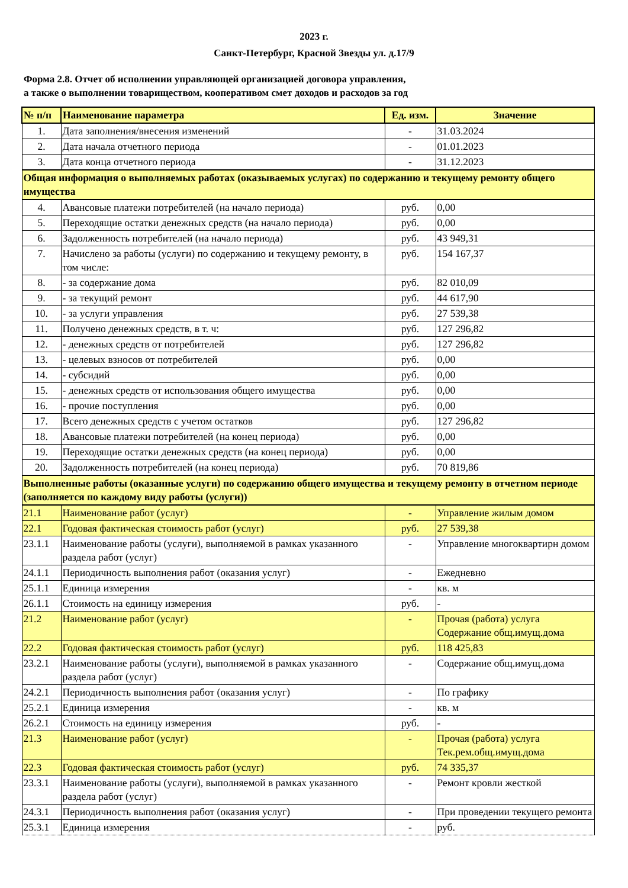2023 г.
Санкт-Петербург, Красной Звезды ул. д.17/9
Форма 2.8. Отчет об исполнении управляющей организацией договора управления,
а также о выполнении товариществом, кооперативом смет доходов и расходов за год
| № п/п | Наименование параметра | Ед. изм. | Значение |
| --- | --- | --- | --- |
| 1. | Дата заполнения/внесения изменений | - | 31.03.2024 |
| 2. | Дата начала отчетного периода | - | 01.01.2023 |
| 3. | Дата конца отчетного периода | - | 31.12.2023 |
| Общая информация о выполняемых работах (оказываемых услугах) по содержанию и текущему ремонту общего имущества | | | |
| 4. | Авансовые платежи потребителей (на начало периода) | руб. | 0,00 |
| 5. | Переходящие остатки денежных средств (на начало периода) | руб. | 0,00 |
| 6. | Задолженность потребителей (на начало периода) | руб. | 43 949,31 |
| 7. | Начислено за работы (услуги) по содержанию и текущему ремонту, в том числе: | руб. | 154 167,37 |
| 8. | - за содержание дома | руб. | 82 010,09 |
| 9. | - за текущий ремонт | руб. | 44 617,90 |
| 10. | - за услуги управления | руб. | 27 539,38 |
| 11. | Получено денежных средств, в т. ч: | руб. | 127 296,82 |
| 12. | - денежных средств от потребителей | руб. | 127 296,82 |
| 13. | - целевых взносов от потребителей | руб. | 0,00 |
| 14. | - субсидий | руб. | 0,00 |
| 15. | - денежных средств от использования общего имущества | руб. | 0,00 |
| 16. | - прочие поступления | руб. | 0,00 |
| 17. | Всего денежных средств с учетом остатков | руб. | 127 296,82 |
| 18. | Авансовые платежи потребителей (на конец периода) | руб. | 0,00 |
| 19. | Переходящие остатки денежных средств (на конец периода) | руб. | 0,00 |
| 20. | Задолженность потребителей (на конец периода) | руб. | 70 819,86 |
| Выполненные работы (оказанные услуги) по содержанию общего имущества и текущему ремонту в отчетном периоде (заполняется по каждому виду работы (услуги)) | | | |
| 21.1 | Наименование работ (услуг) | - | Управление жилым домом |
| 22.1 | Годовая фактическая стоимость работ (услуг) | руб. | 27 539,38 |
| 23.1.1 | Наименование работы (услуги), выполняемой в рамках указанного раздела работ (услуг) | - | Управление многоквартирн домом |
| 24.1.1 | Периодичность выполнения работ (оказания услуг) | - | Ежедневно |
| 25.1.1 | Единица измерения | - | кв. м |
| 26.1.1 | Стоимость на единицу измерения | руб. | - |
| 21.2 | Наименование работ (услуг) | - | Прочая (работа) услуга Содержание общ.имущ.дома |
| 22.2 | Годовая фактическая стоимость работ (услуг) | руб. | 118 425,83 |
| 23.2.1 | Наименование работы (услуги), выполняемой в рамках указанного раздела работ (услуг) | - | Содержание общ.имущ.дома |
| 24.2.1 | Периодичность выполнения работ (оказания услуг) | - | По графику |
| 25.2.1 | Единица измерения | - | кв. м |
| 26.2.1 | Стоимость на единицу измерения | руб. | - |
| 21.3 | Наименование работ (услуг) | - | Прочая (работа) услуга Тек.рем.общ.имущ.дома |
| 22.3 | Годовая фактическая стоимость работ (услуг) | руб. | 74 335,37 |
| 23.3.1 | Наименование работы (услуги), выполняемой в рамках указанного раздела работ (услуг) | - | Ремонт кровли жесткой |
| 24.3.1 | Периодичность выполнения работ (оказания услуг) | - | При проведении текущего ремонта |
| 25.3.1 | Единица измерения | - | руб. |